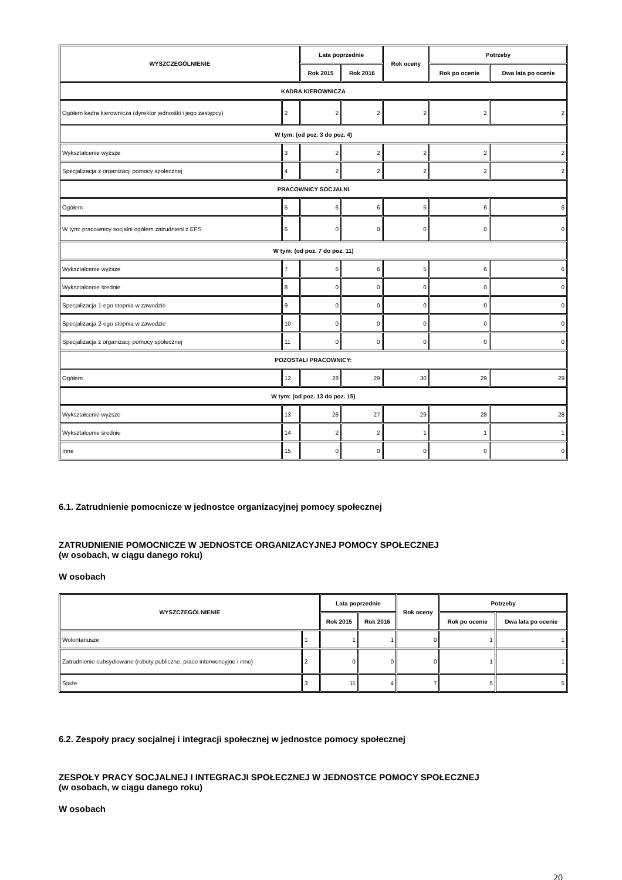| WYSZCZEGÓLNIENIE | | Lata poprzednie | | Rok oceny | Potrzeby | |
| --- | --- | --- | --- | --- | --- | --- |
| | | Rok 2015 | Rok 2016 | | Rok po ocenie | Dwa lata po ocenie |
| KADRA KIEROWNICZA | | | | | | |
| Ogółem kadra kierownicza (dyrektor jednostki i jego zastępcy) | 2 | 2 | 2 | 2 | 2 | 2 |
| W tym: (od poz. 3 do poz. 4) | | | | | | |
| Wykształcenie wyższe | 3 | 2 | 2 | 2 | 2 | 2 |
| Specjalizacja z organizacji pomocy społecznej | 4 | 2 | 2 | 2 | 2 | 2 |
| PRACOWNICY SOCJALNI | | | | | | |
| Ogółem | 5 | 6 | 6 | 5 | 6 | 6 |
| W tym: pracownicy socjalni ogółem zatrudnieni z EFS | 6 | 0 | 0 | 0 | 0 | 0 |
| W tym: (od poz. 7 do poz. 11) | | | | | | |
| Wykształcenie wyższe | 7 | 6 | 6 | 5 | 6 | 6 |
| Wykształcenie średnie | 8 | 0 | 0 | 0 | 0 | 0 |
| Specjalizacja 1-ego stopnia w zawodzie | 9 | 0 | 0 | 0 | 0 | 0 |
| Specjalizacja 2-ego stopnia w zawodzie | 10 | 0 | 0 | 0 | 0 | 0 |
| Specjalizacja z organizacji pomocy społecznej | 11 | 0 | 0 | 0 | 0 | 0 |
| POZOSTALI PRACOWNICY: | | | | | | |
| Ogółem | 12 | 28 | 29 | 30 | 29 | 29 |
| W tym: (od poz. 13 do poz. 15) | | | | | | |
| Wykształcenie wyższe | 13 | 26 | 27 | 29 | 28 | 28 |
| Wykształcenie średnie | 14 | 2 | 2 | 1 | 1 | 1 |
| Inne | 15 | 0 | 0 | 0 | 0 | 0 |
6.1. Zatrudnienie pomocnicze w jednostce organizacyjnej pomocy społecznej
ZATRUDNIENIE POMOCNICZE W JEDNOSTCE ORGANIZACYJNEJ POMOCY SPOŁECZNEJ
(w osobach, w ciągu danego roku)
W osobach
| WYSZCZEGÓLNIENIE | | Lata poprzednie | | Rok oceny | Potrzeby | |
| --- | --- | --- | --- | --- | --- | --- |
| | | Rok 2015 | Rok 2016 | | Rok po ocenie | Dwa lata po ocenie |
| Wolontariusze | 1 | 1 | 1 | 0 | 1 | 1 |
| Zatrudnienie subsydiowane (roboty publiczne, prace interwencyjne i inne) | 2 | 0 | 0 | 0 | 1 | 1 |
| Staże | 3 | 11 | 4 | 7 | 5 | 5 |
6.2. Zespoły pracy socjalnej i integracji społecznej w jednostce pomocy społecznej
ZESPOŁY PRACY SOCJALNEJ I INTEGRACJI SPOŁECZNEJ W JEDNOSTCE POMOCY SPOŁECZNEJ
(w osobach, w ciągu danego roku)
W osobach
20